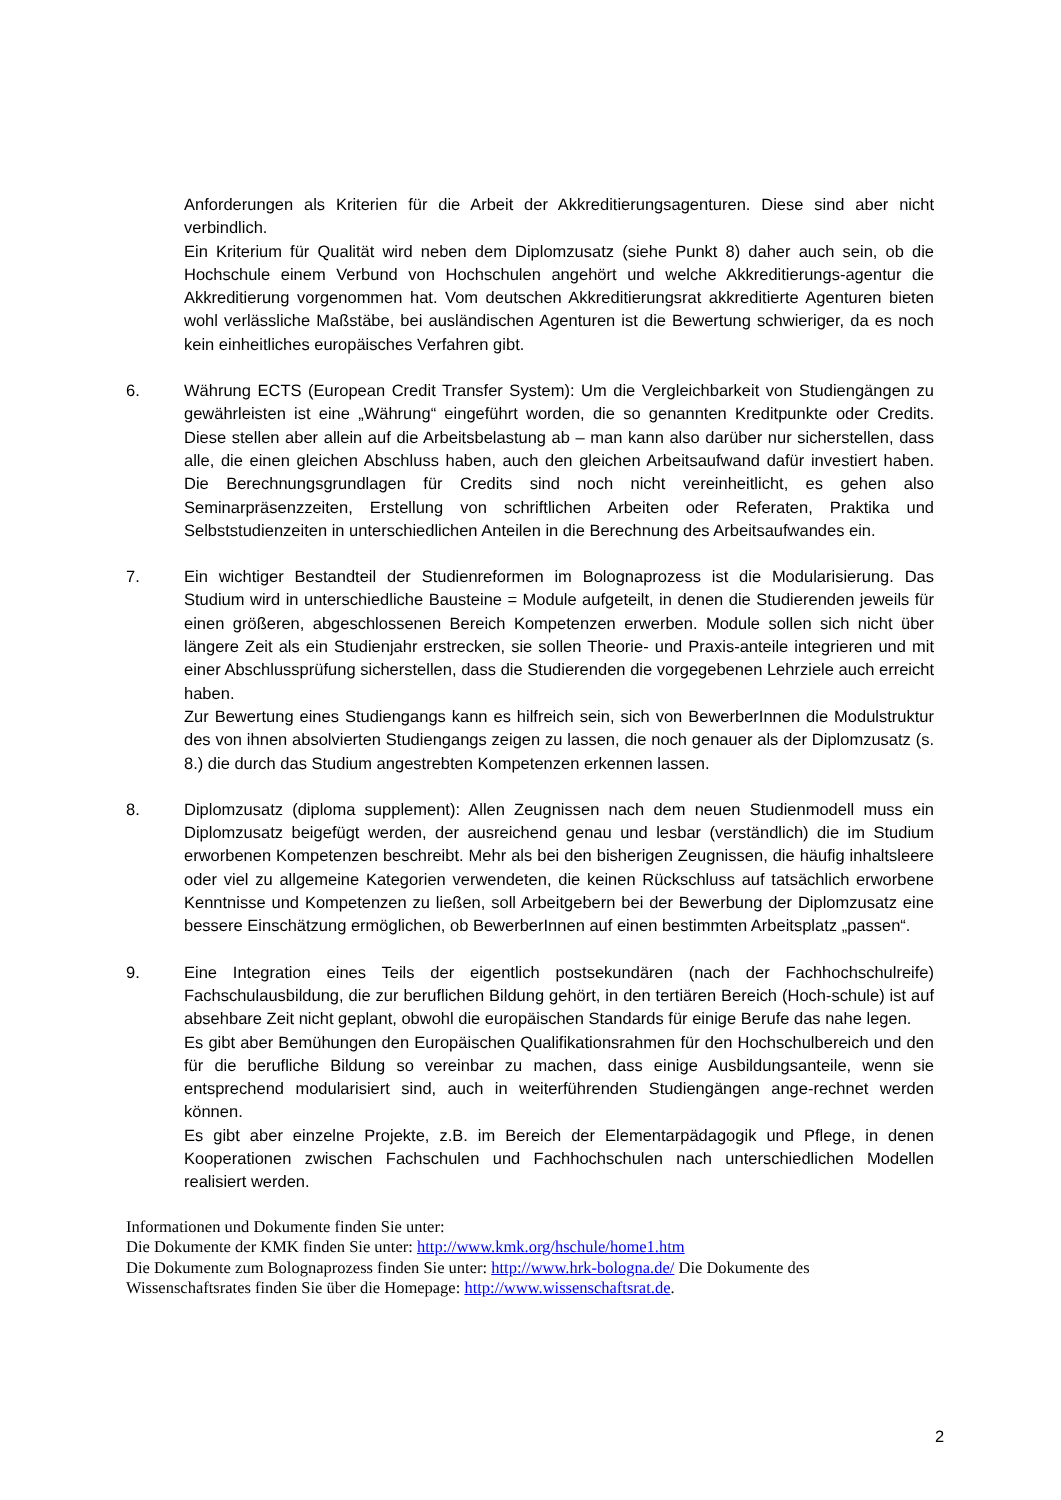Anforderungen als Kriterien für die Arbeit der Akkreditierungsagenturen. Diese sind aber nicht verbindlich.
Ein Kriterium für Qualität wird neben dem Diplomzusatz (siehe Punkt 8) daher auch sein, ob die Hochschule einem Verbund von Hochschulen angehört und welche Akkreditierungs-agentur die Akkreditierung vorgenommen hat. Vom deutschen Akkreditierungsrat akkreditierte Agenturen bieten wohl verlässliche Maßstäbe, bei ausländischen Agenturen ist die Bewertung schwieriger, da es noch kein einheitliches europäisches Verfahren gibt.
6. Währung ECTS (European Credit Transfer System): Um die Vergleichbarkeit von Studiengängen zu gewährleisten ist eine „Währung“ eingeführt worden, die so genannten Kreditpunkte oder Credits. Diese stellen aber allein auf die Arbeitsbelastung ab – man kann also darüber nur sicherstellen, dass alle, die einen gleichen Abschluss haben, auch den gleichen Arbeitsaufwand dafür investiert haben. Die Berechnungsgrundlagen für Credits sind noch nicht vereinheitlicht, es gehen also Seminarpräsenzzeiten, Erstellung von schriftlichen Arbeiten oder Referaten, Praktika und Selbststudienzeiten in unterschiedlichen Anteilen in die Berechnung des Arbeitsaufwandes ein.
7. Ein wichtiger Bestandteil der Studienreformen im Bolognaprozess ist die Modularisierung. Das Studium wird in unterschiedliche Bausteine = Module aufgeteilt, in denen die Studierenden jeweils für einen größeren, abgeschlossenen Bereich Kompetenzen erwerben. Module sollen sich nicht über längere Zeit als ein Studienjahr erstrecken, sie sollen Theorie- und Praxis-anteile integrieren und mit einer Abschlussprüfung sicherstellen, dass die Studierenden die vorgegebenen Lehrziele auch erreicht haben.
Zur Bewertung eines Studiengangs kann es hilfreich sein, sich von BewerberInnen die Modulstruktur des von ihnen absolvierten Studiengangs zeigen zu lassen, die noch genauer als der Diplomzusatz (s. 8.) die durch das Studium angestrebten Kompetenzen erkennen lassen.
8. Diplomzusatz (diploma supplement): Allen Zeugnissen nach dem neuen Studienmodell muss ein Diplomzusatz beigefügt werden, der ausreichend genau und lesbar (verständlich) die im Studium erworbenen Kompetenzen beschreibt. Mehr als bei den bisherigen Zeugnissen, die häufig inhaltsleere oder viel zu allgemeine Kategorien verwendeten, die keinen Rückschluss auf tatsächlich erworbene Kenntnisse und Kompetenzen zu ließen, soll Arbeitgebern bei der Bewerbung der Diplomzusatz eine bessere Einschätzung ermöglichen, ob BewerberInnen auf einen bestimmten Arbeitsplatz „passen“.
9. Eine Integration eines Teils der eigentlich postsekundären (nach der Fachhochschulreife) Fachschulausbildung, die zur beruflichen Bildung gehört, in den tertiären Bereich (Hoch-schule) ist auf absehbare Zeit nicht geplant, obwohl die europäischen Standards für einige Berufe das nahe legen.
Es gibt aber Bemühungen den Europäischen Qualifikationsrahmen für den Hochschulbereich und den für die berufliche Bildung so vereinbar zu machen, dass einige Ausbildungsanteile, wenn sie entsprechend modularisiert sind, auch in weiterführenden Studiengängen ange-rechnet werden können.
Es gibt aber einzelne Projekte, z.B. im Bereich der Elementarpädagogik und Pflege, in denen Kooperationen zwischen Fachschulen und Fachhochschulen nach unterschiedlichen Modellen realisiert werden.
Informationen und Dokumente finden Sie unter:
Die Dokumente der KMK finden Sie unter: http://www.kmk.org/hschule/home1.htm
Die Dokumente zum Bolognaprozess finden Sie unter: http://www.hrk-bologna.de/ Die Dokumente des Wissenschaftsrates finden Sie über die Homepage: http://www.wissenschaftsrat.de.
2